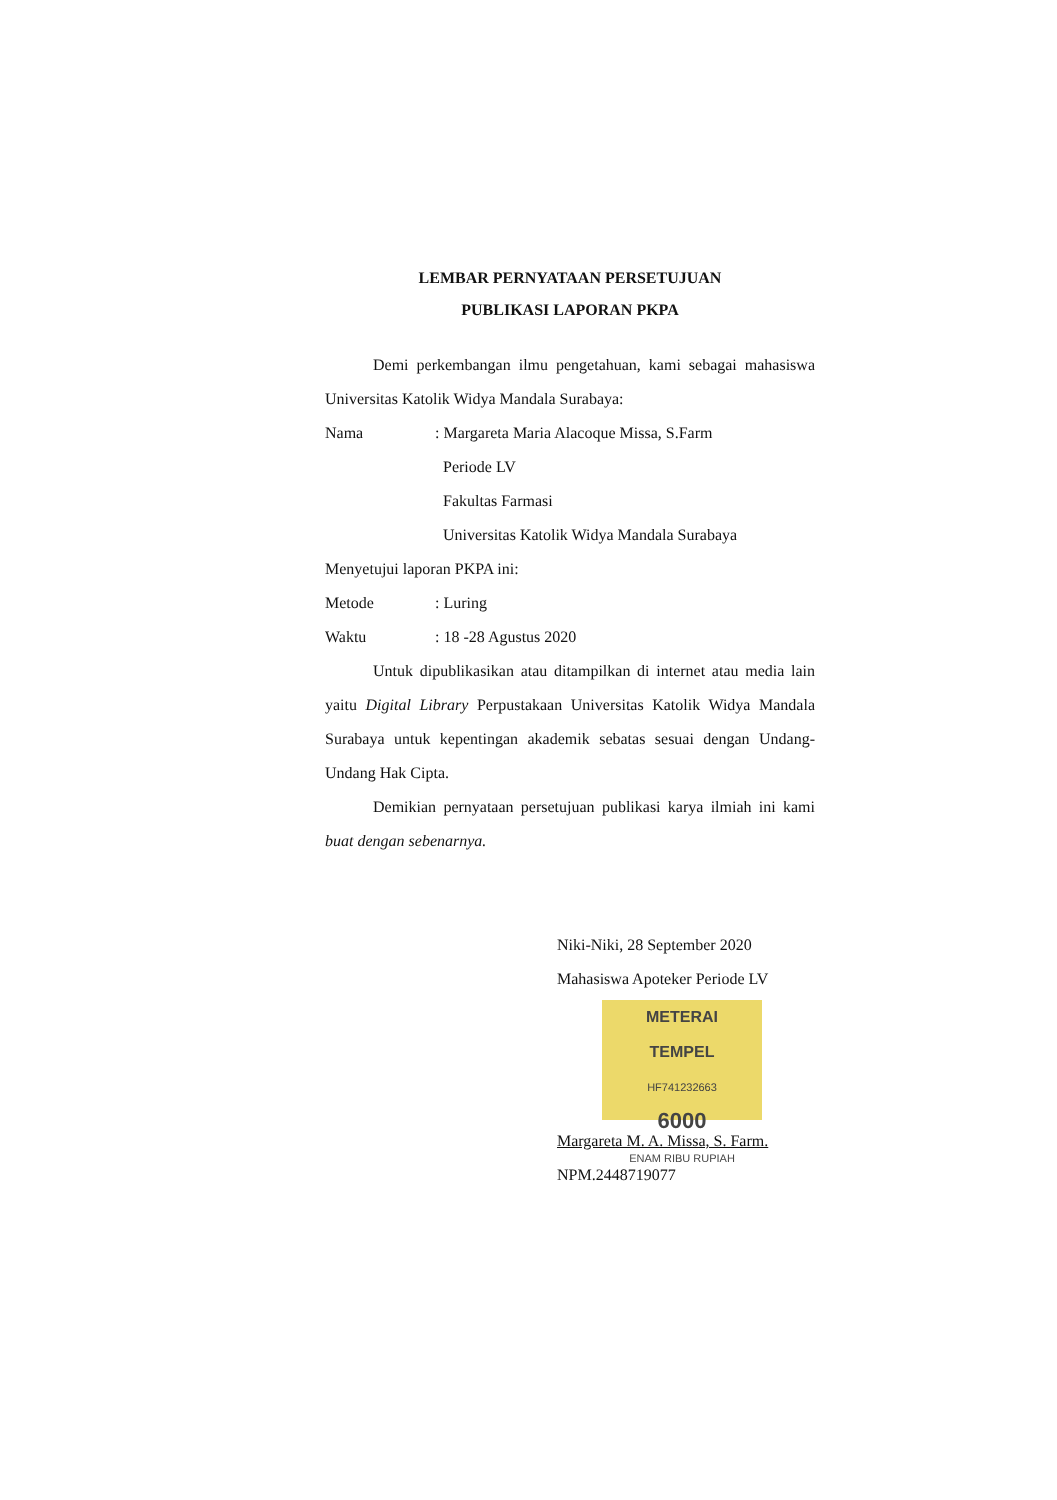LEMBAR PERNYATAAN PERSETUJUAN
PUBLIKASI LAPORAN PKPA
Demi perkembangan ilmu pengetahuan, kami sebagai mahasiswa Universitas Katolik Widya Mandala Surabaya:
Nama: Margareta Maria Alacoque Missa, S.Farm
Periode LV
Fakultas Farmasi
Universitas Katolik Widya Mandala Surabaya
Menyetujui laporan PKPA ini:
Metode: Luring
Waktu: 18 -28 Agustus 2020
Untuk dipublikasikan atau ditampilkan di internet atau media lain yaitu Digital Library Perpustakaan Universitas Katolik Widya Mandala Surabaya untuk kepentingan akademik sebatas sesuai dengan Undang-Undang Hak Cipta.
Demikian pernyataan persetujuan publikasi karya ilmiah ini kami buat dengan sebenarnya.
Niki-Niki, 28 September 2020
Mahasiswa Apoteker Periode LV
METERAI
TEMPEL
HF741232663
6000
ENAM RIBU RUPIAH
Margareta M. A. Missa, S. Farm.
NPM.2448719077